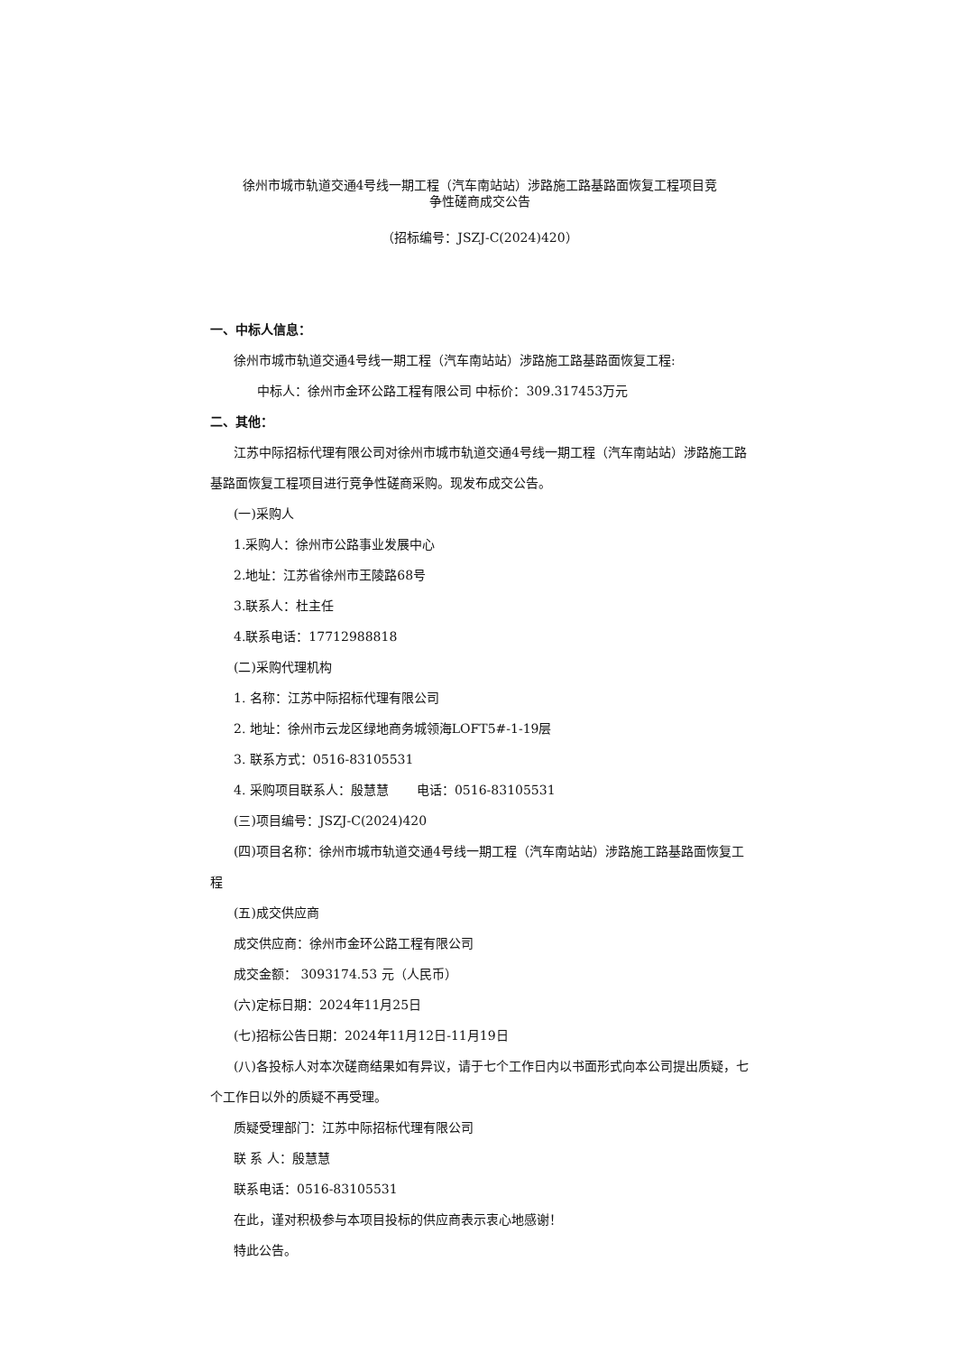徐州市城市轨道交通4号线一期工程（汽车南站站）涉路施工路基路面恢复工程项目竞
争性磋商成交公告
（招标编号：JSZJ-C(2024)420）
一、中标人信息：
徐州市城市轨道交通4号线一期工程（汽车南站站）涉路施工路基路面恢复工程:
中标人：徐州市金环公路工程有限公司 中标价：309.317453万元
二、其他：
江苏中际招标代理有限公司对徐州市城市轨道交通4号线一期工程（汽车南站站）涉路施工路基路面恢复工程项目进行竞争性磋商采购。现发布成交公告。
(一)采购人
1.采购人：徐州市公路事业发展中心
2.地址：江苏省徐州市王陵路68号
3.联系人：杜主任
4.联系电话：17712988818
(二)采购代理机构
1. 名称：江苏中际招标代理有限公司
2. 地址：徐州市云龙区绿地商务城领海LOFT5#-1-19层
3. 联系方式：0516-83105531
4. 采购项目联系人：殷慧慧 电话：0516-83105531
(三)项目编号：JSZJ-C(2024)420
(四)项目名称：徐州市城市轨道交通4号线一期工程（汽车南站站）涉路施工路基路面恢复工程
(五)成交供应商
成交供应商：徐州市金环公路工程有限公司
成交金额： 3093174.53 元（人民币）
(六)定标日期：2024年11月25日
(七)招标公告日期：2024年11月12日-11月19日
(八)各投标人对本次磋商结果如有异议，请于七个工作日内以书面形式向本公司提出质疑，七个工作日以外的质疑不再受理。
质疑受理部门：江苏中际招标代理有限公司
联 系 人：殷慧慧
联系电话：0516-83105531
在此，谨对积极参与本项目投标的供应商表示衷心地感谢！
特此公告。